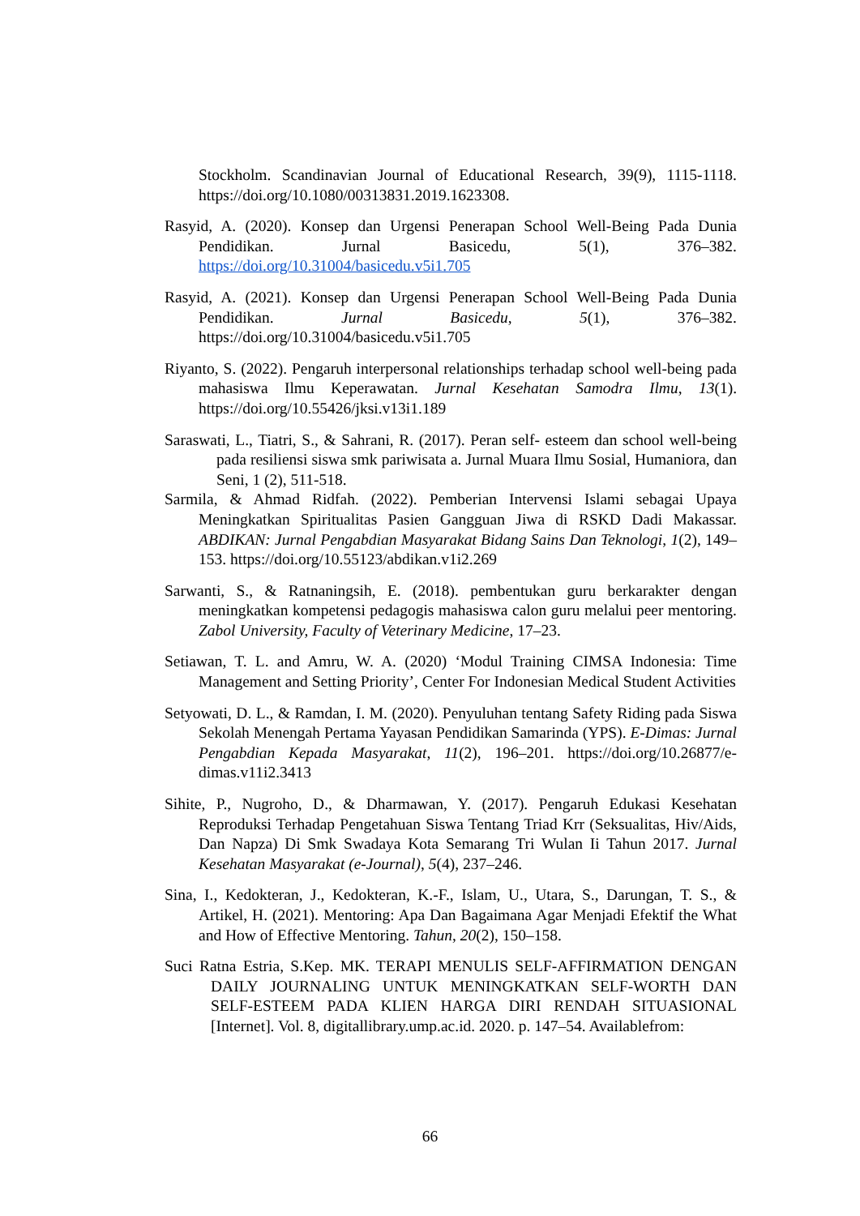Stockholm. Scandinavian Journal of Educational Research, 39(9), 1115-1118. https://doi.org/10.1080/00313831.2019.1623308.
Rasyid, A. (2020). Konsep dan Urgensi Penerapan School Well-Being Pada Dunia Pendidikan. Jurnal Basicedu, 5(1), 376–382. https://doi.org/10.31004/basicedu.v5i1.705
Rasyid, A. (2021). Konsep dan Urgensi Penerapan School Well-Being Pada Dunia Pendidikan. Jurnal Basicedu, 5(1), 376–382. https://doi.org/10.31004/basicedu.v5i1.705
Riyanto, S. (2022). Pengaruh interpersonal relationships terhadap school well-being pada mahasiswa Ilmu Keperawatan. Jurnal Kesehatan Samodra Ilmu, 13(1). https://doi.org/10.55426/jksi.v13i1.189
Saraswati, L., Tiatri, S., & Sahrani, R. (2017). Peran self- esteem dan school well-being pada resiliensi siswa smk pariwisata a. Jurnal Muara Ilmu Sosial, Humaniora, dan Seni, 1 (2), 511-518.
Sarmila, & Ahmad Ridfah. (2022). Pemberian Intervensi Islami sebagai Upaya Meningkatkan Spiritualitas Pasien Gangguan Jiwa di RSKD Dadi Makassar. ABDIKAN: Jurnal Pengabdian Masyarakat Bidang Sains Dan Teknologi, 1(2), 149–153. https://doi.org/10.55123/abdikan.v1i2.269
Sarwanti, S., & Ratnaningsih, E. (2018). pembentukan guru berkarakter dengan meningkatkan kompetensi pedagogis mahasiswa calon guru melalui peer mentoring. Zabol University, Faculty of Veterinary Medicine, 17–23.
Setiawan, T. L. and Amru, W. A. (2020) ‘Modul Training CIMSA Indonesia: Time Management and Setting Priority’, Center For Indonesian Medical Student Activities
Setyowati, D. L., & Ramdan, I. M. (2020). Penyuluhan tentang Safety Riding pada Siswa Sekolah Menengah Pertama Yayasan Pendidikan Samarinda (YPS). E-Dimas: Jurnal Pengabdian Kepada Masyarakat, 11(2), 196–201. https://doi.org/10.26877/e-dimas.v11i2.3413
Sihite, P., Nugroho, D., & Dharmawan, Y. (2017). Pengaruh Edukasi Kesehatan Reproduksi Terhadap Pengetahuan Siswa Tentang Triad Krr (Seksualitas, Hiv/Aids, Dan Napza) Di Smk Swadaya Kota Semarang Tri Wulan Ii Tahun 2017. Jurnal Kesehatan Masyarakat (e-Journal), 5(4), 237–246.
Sina, I., Kedokteran, J., Kedokteran, K.-F., Islam, U., Utara, S., Darungan, T. S., & Artikel, H. (2021). Mentoring: Apa Dan Bagaimana Agar Menjadi Efektif the What and How of Effective Mentoring. Tahun, 20(2), 150–158.
Suci Ratna Estria, S.Kep. MK. TERAPI MENULIS SELF-AFFIRMATION DENGAN DAILY JOURNALING UNTUK MENINGKATKAN SELF-WORTH DAN SELF-ESTEEM PADA KLIEN HARGA DIRI RENDAH SITUASIONAL [Internet]. Vol. 8, digitallibrary.ump.ac.id. 2020. p. 147–54. Availablefrom:
66